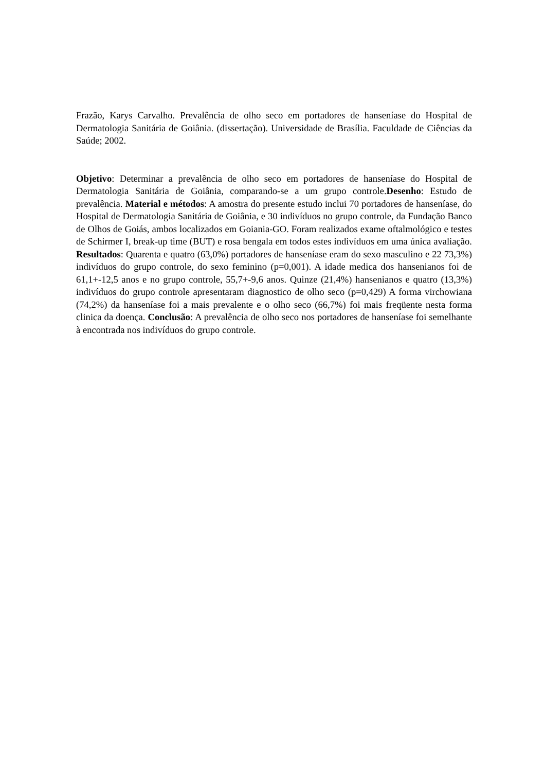Frazão, Karys Carvalho. Prevalência de olho seco em portadores de hanseníase do Hospital de Dermatologia Sanitária de Goiânia. (dissertação). Universidade de Brasília. Faculdade de Ciências da Saúde; 2002.
Objetivo: Determinar a prevalência de olho seco em portadores de hanseníase do Hospital de Dermatologia Sanitária de Goiânia, comparando-se a um grupo controle.Desenho: Estudo de prevalência. Material e métodos: A amostra do presente estudo inclui 70 portadores de hanseníase, do Hospital de Dermatologia Sanitária de Goiânia, e 30 indivíduos no grupo controle, da Fundação Banco de Olhos de Goiás, ambos localizados em Goiania-GO. Foram realizados exame oftalmológico e testes de Schirmer I, break-up time (BUT) e rosa bengala em todos estes indivíduos em uma única avaliação. Resultados: Quarenta e quatro (63,0%) portadores de hanseníase eram do sexo masculino e 22 73,3%) indivíduos do grupo controle, do sexo feminino (p=0,001). A idade medica dos hansenianos foi de 61,1+-12,5 anos e no grupo controle, 55,7+-9,6 anos. Quinze (21,4%) hansenianos e quatro (13,3%) indivíduos do grupo controle apresentaram diagnostico de olho seco (p=0,429) A forma virchowiana (74,2%) da hanseníase foi a mais prevalente e o olho seco (66,7%) foi mais freqüente nesta forma clinica da doença. Conclusão: A prevalência de olho seco nos portadores de hanseníase foi semelhante à encontrada nos indivíduos do grupo controle.